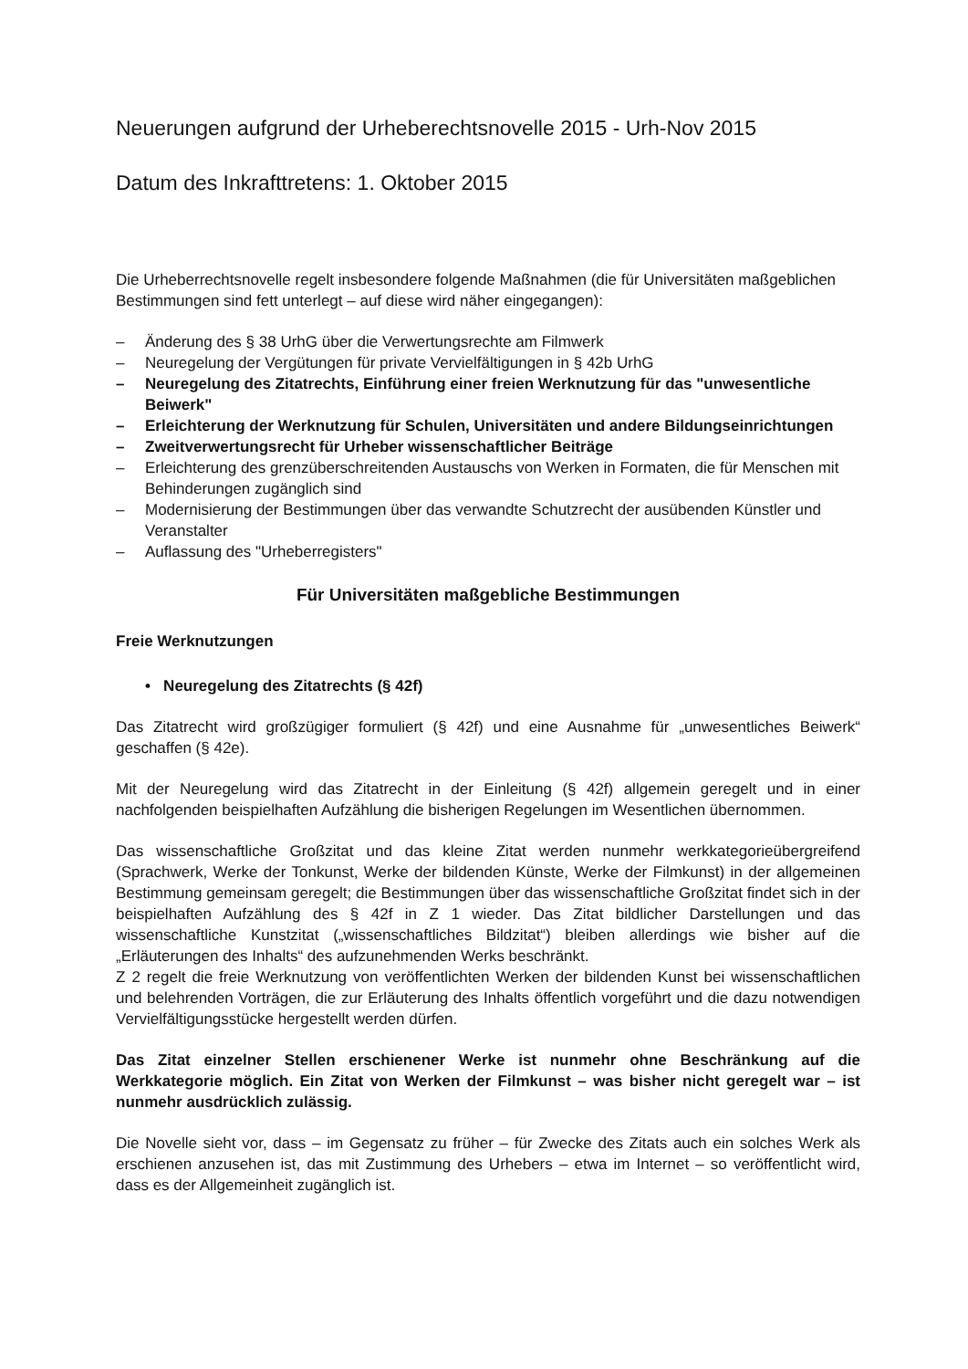Neuerungen aufgrund der Urheberechtsnovelle 2015 - Urh-Nov 2015
Datum des Inkrafttretens: 1. Oktober 2015
Die Urheberrechtsnovelle regelt insbesondere folgende Maßnahmen (die für Universitäten maßgeblichen Bestimmungen sind fett unterlegt – auf diese wird näher eingegangen):
– Änderung des § 38 UrhG über die Verwertungsrechte am Filmwerk
– Neuregelung der Vergütungen für private Vervielfältigungen in § 42b UrhG
– Neuregelung des Zitatrechts, Einführung einer freien Werknutzung für das "unwesentliche Beiwerk"
– Erleichterung der Werknutzung für Schulen, Universitäten und andere Bildungseinrichtungen
– Zweitverwertungsrecht für Urheber wissenschaftlicher Beiträge
– Erleichterung des grenzüberschreitenden Austauschs von Werken in Formaten, die für Menschen mit Behinderungen zugänglich sind
– Modernisierung der Bestimmungen über das verwandte Schutzrecht der ausübenden Künstler und Veranstalter
– Auflassung des "Urheberregisters"
Für Universitäten maßgebliche Bestimmungen
Freie Werknutzungen
• Neuregelung des Zitatrechts (§ 42f)
Das Zitatrecht wird großzügiger formuliert (§ 42f) und eine Ausnahme für „unwesentliches Beiwerk“ geschaffen (§ 42e).
Mit der Neuregelung wird das Zitatrecht in der Einleitung (§ 42f) allgemein geregelt und in einer nachfolgenden beispielhaften Aufzählung die bisherigen Regelungen im Wesentlichen übernommen.
Das wissenschaftliche Großzitat und das kleine Zitat werden nunmehr werkkategorieübergreifend (Sprachwerk, Werke der Tonkunst, Werke der bildenden Künste, Werke der Filmkunst) in der allgemeinen Bestimmung gemeinsam geregelt; die Bestimmungen über das wissenschaftliche Großzitat findet sich in der beispielhaften Aufzählung des § 42f in Z 1 wieder. Das Zitat bildlicher Darstellungen und das wissenschaftliche Kunstzitat („wissenschaftliches Bildzitat“) bleiben allerdings wie bisher auf die „Erläuterungen des Inhalts“ des aufzunehmenden Werks beschränkt.
Z 2 regelt die freie Werknutzung von veröffentlichten Werken der bildenden Kunst bei wissenschaftlichen und belehrenden Vorträgen, die zur Erläuterung des Inhalts öffentlich vorgeführt und die dazu notwendigen Vervielfältigungsstücke hergestellt werden dürfen.
Das Zitat einzelner Stellen erschienener Werke ist nunmehr ohne Beschränkung auf die Werkkategorie möglich. Ein Zitat von Werken der Filmkunst – was bisher nicht geregelt war – ist nunmehr ausdrücklich zulässig.
Die Novelle sieht vor, dass – im Gegensatz zu früher – für Zwecke des Zitats auch ein solches Werk als erschienen anzusehen ist, das mit Zustimmung des Urhebers – etwa im Internet – so veröffentlicht wird, dass es der Allgemeinheit zugänglich ist.